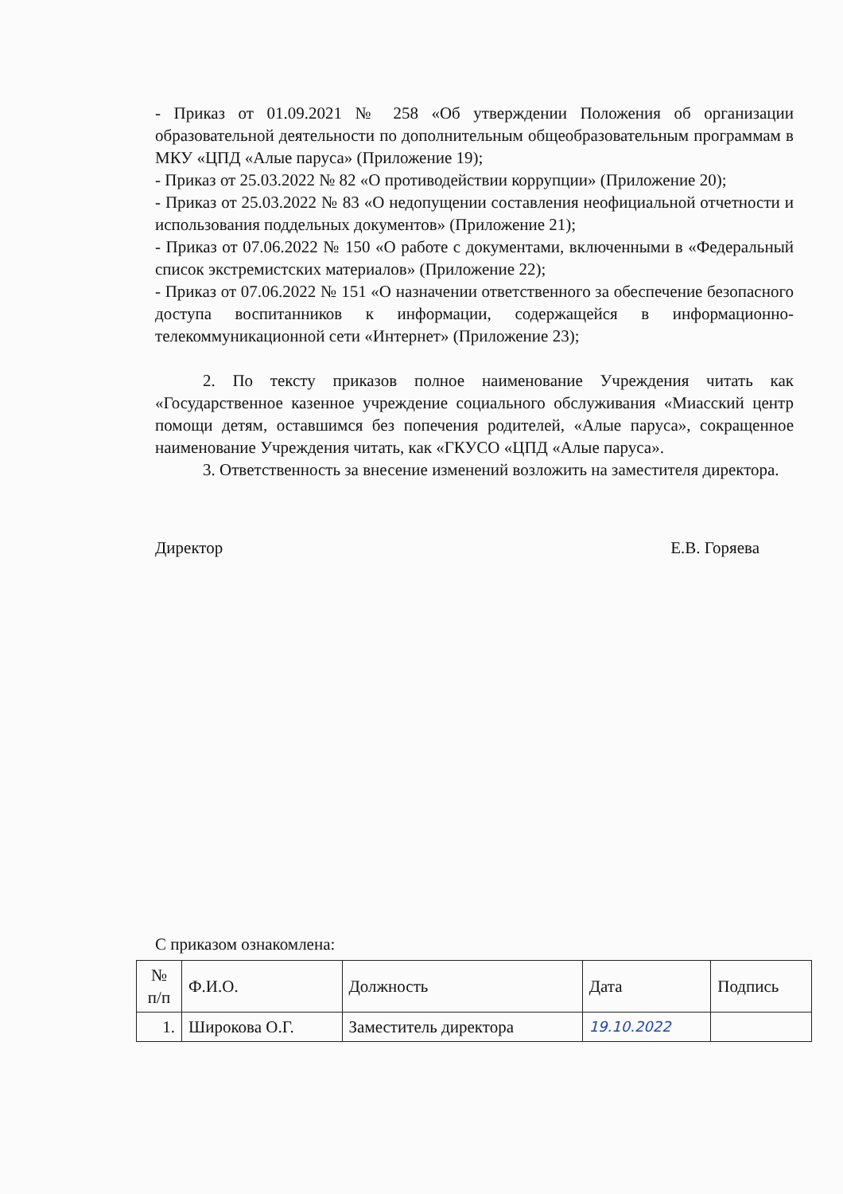- Приказ от 01.09.2021 № 258 «Об утверждении Положения об организации образовательной деятельности по дополнительным общеобразовательным программам в МКУ «ЦПД «Алые паруса» (Приложение 19);
- Приказ от 25.03.2022 № 82 «О противодействии коррупции» (Приложение 20);
- Приказ от 25.03.2022 № 83 «О недопущении составления неофициальной отчетности и использования поддельных документов» (Приложение 21);
- Приказ от 07.06.2022 № 150 «О работе с документами, включенными в «Федеральный список экстремистских материалов» (Приложение 22);
- Приказ от 07.06.2022 № 151 «О назначении ответственного за обеспечение безопасного доступа воспитанников к информации, содержащейся в информационно-телекоммуникационной сети «Интернет» (Приложение 23);
2. По тексту приказов полное наименование Учреждения читать как «Государственное казенное учреждение социального обслуживания «Миасский центр помощи детям, оставшимся без попечения родителей, «Алые паруса», сокращенное наименование Учреждения читать, как «ГКУСО «ЦПД «Алые паруса».
3. Ответственность за внесение изменений возложить на заместителя директора.
Директор Е.В. Горяева
С приказом ознакомлена:
| № п/п | Ф.И.О. | Должность | Дата | Подпись |
| 1. | Широкова О.Г. | Заместитель директора | 19.10.2022 | |